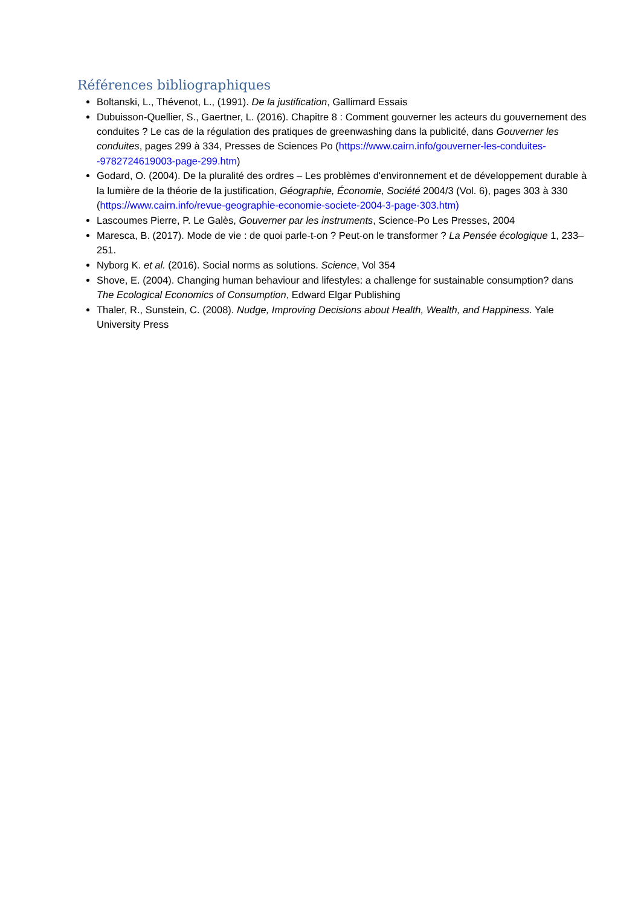Références bibliographiques
Boltanski, L., Thévenot, L., (1991). De la justification, Gallimard Essais
Dubuisson-Quellier, S., Gaertner, L. (2016). Chapitre 8 : Comment gouverner les acteurs du gouvernement des conduites ? Le cas de la régulation des pratiques de greenwashing dans la publicité, dans Gouverner les conduites, pages 299 à 334, Presses de Sciences Po (https://www.cairn.info/gouverner-les-conduites--9782724619003-page-299.htm)
Godard, O. (2004). De la pluralité des ordres – Les problèmes d'environnement et de développement durable à la lumière de la théorie de la justification, Géographie, Économie, Société 2004/3 (Vol. 6), pages 303 à 330 (https://www.cairn.info/revue-geographie-economie-societe-2004-3-page-303.htm)
Lascoumes Pierre, P. Le Galès, Gouverner par les instruments, Science-Po Les Presses, 2004
Maresca, B. (2017). Mode de vie : de quoi parle-t-on ? Peut-on le transformer ? La Pensée écologique 1, 233–251.
Nyborg K. et al. (2016). Social norms as solutions. Science, Vol 354
Shove, E. (2004). Changing human behaviour and lifestyles: a challenge for sustainable consumption? dans The Ecological Economics of Consumption, Edward Elgar Publishing
Thaler, R., Sunstein, C. (2008). Nudge, Improving Decisions about Health, Wealth, and Happiness. Yale University Press